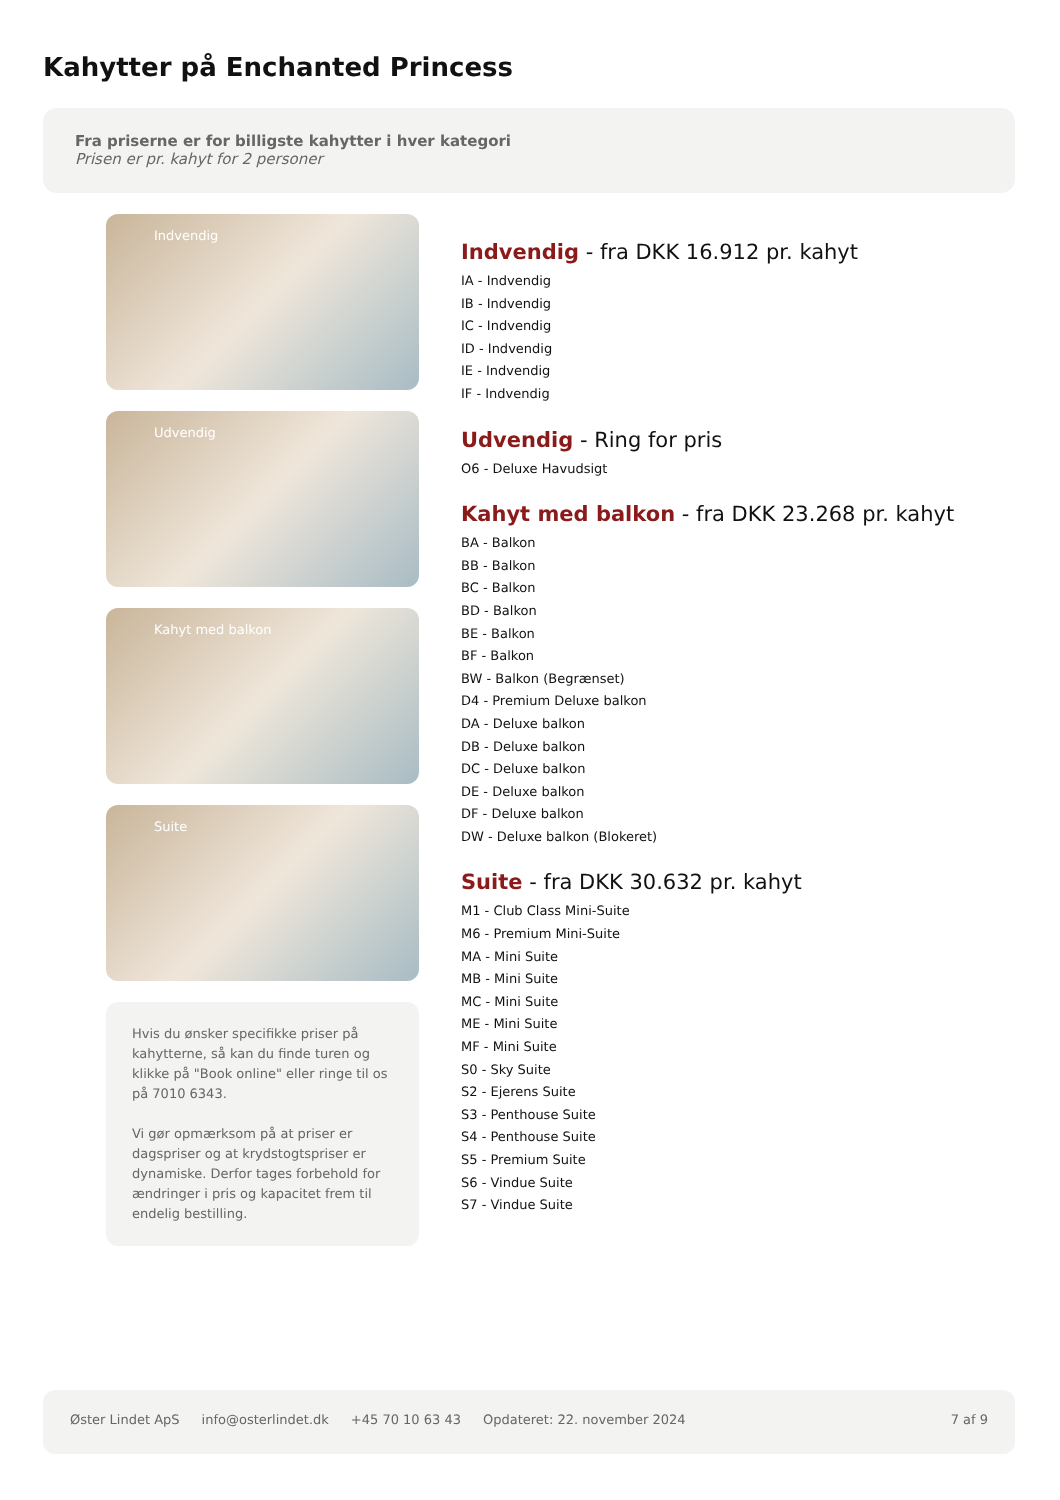Kahytter på Enchanted Princess
Fra priserne er for billigste kahytter i hver kategori
Prisen er pr. kahyt for 2 personer
Indvendig
Udvendig
Kahyt med balkon
Suite
Hvis du ønsker specifikke priser på kahytterne, så kan du finde turen og klikke på "Book online" eller ringe til os på 7010 6343.
Vi gør opmærksom på at priser er dagspriser og at krydstogtspriser er dynamiske. Derfor tages forbehold for ændringer i pris og kapacitet frem til endelig bestilling.
Indvendig - fra DKK 16.912 pr. kahyt
IA - Indvendig
IB - Indvendig
IC - Indvendig
ID - Indvendig
IE - Indvendig
IF - Indvendig
Udvendig - Ring for pris
O6 - Deluxe Havudsigt
Kahyt med balkon - fra DKK 23.268 pr. kahyt
BA - Balkon
BB - Balkon
BC - Balkon
BD - Balkon
BE - Balkon
BF - Balkon
BW - Balkon (Begrænset)
D4 - Premium Deluxe balkon
DA - Deluxe balkon
DB - Deluxe balkon
DC - Deluxe balkon
DE - Deluxe balkon
DF - Deluxe balkon
DW - Deluxe balkon (Blokeret)
Suite - fra DKK 30.632 pr. kahyt
M1 - Club Class Mini-Suite
M6 - Premium Mini-Suite
MA - Mini Suite
MB - Mini Suite
MC - Mini Suite
ME - Mini Suite
MF - Mini Suite
S0 - Sky Suite
S2 - Ejerens Suite
S3 - Penthouse Suite
S4 - Penthouse Suite
S5 - Premium Suite
S6 - Vindue Suite
S7 - Vindue Suite
Øster Lindet ApS info@osterlindet.dk +45 70 10 63 43 Opdateret: 22. november 2024 7 af 9